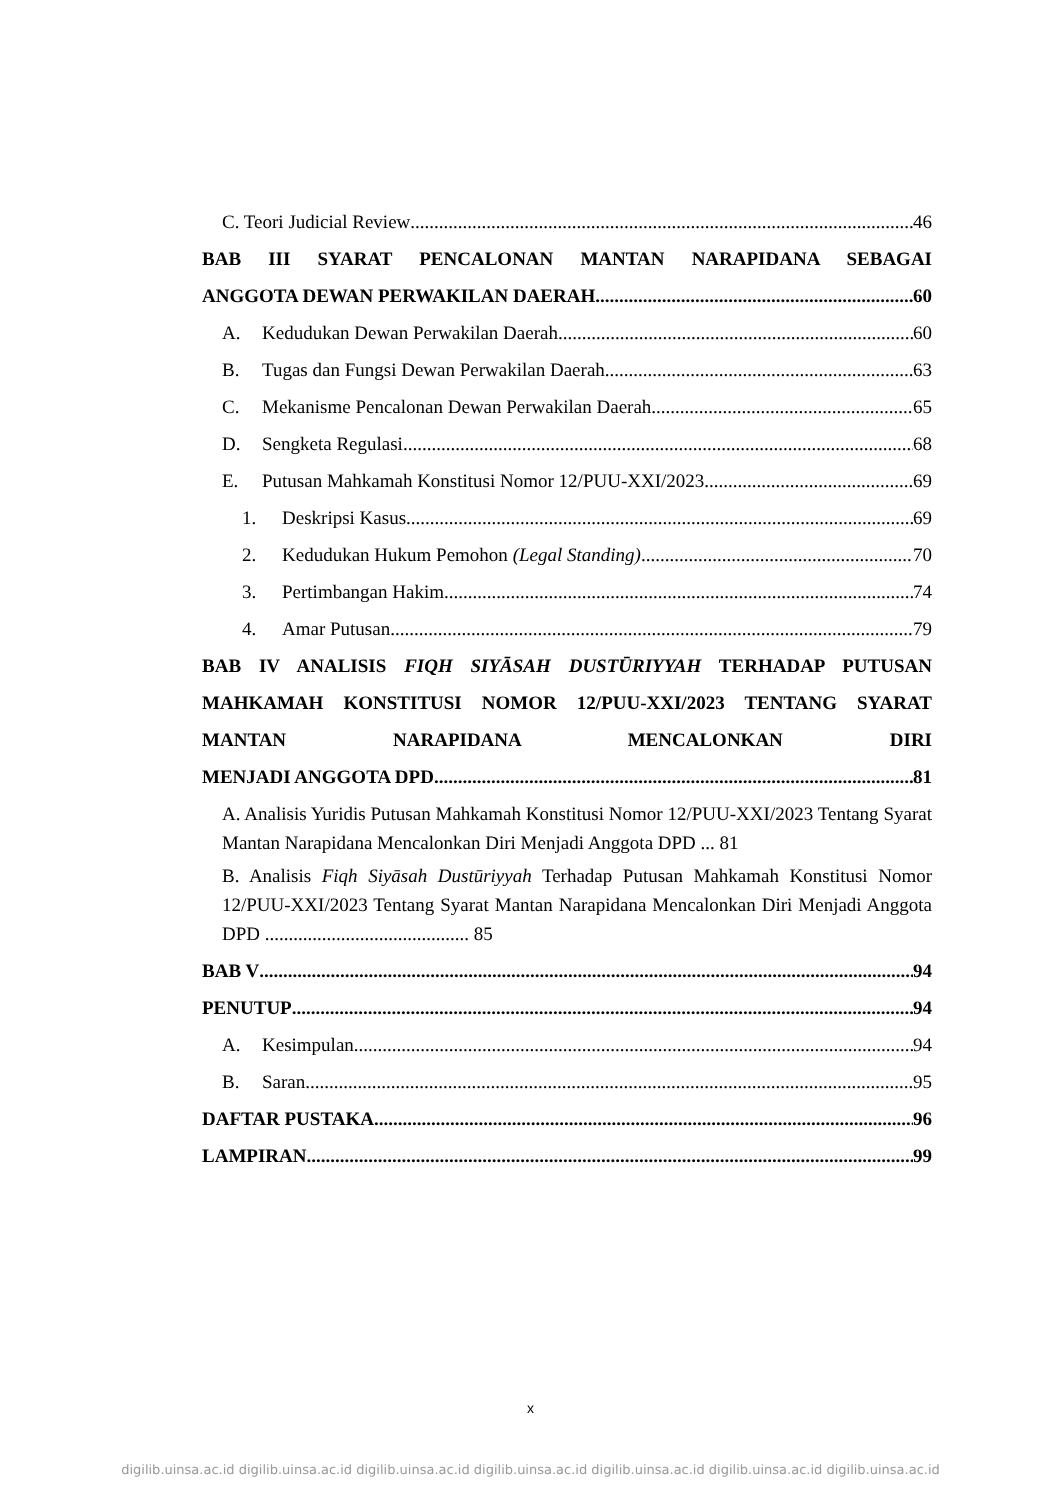C. Teori Judicial Review 46
BAB III SYARAT PENCALONAN MANTAN NARAPIDANA SEBAGAI
ANGGOTA DEWAN PERWAKILAN DAERAH 60
A. Kedudukan Dewan Perwakilan Daerah 60
B. Tugas dan Fungsi Dewan Perwakilan Daerah 63
C. Mekanisme Pencalonan Dewan Perwakilan Daerah 65
D. Sengketa Regulasi 68
E. Putusan Mahkamah Konstitusi Nomor 12/PUU-XXI/2023 69
1. Deskripsi Kasus 69
2. Kedudukan Hukum Pemohon (Legal Standing) 70
3. Pertimbangan Hakim 74
4. Amar Putusan 79
BAB IV ANALISIS FIQH SIYĀSAH DUSTŪRIYYAH TERHADAP PUTUSAN MAHKAMAH KONSTITUSI NOMOR 12/PUU-XXI/2023 TENTANG SYARAT MANTAN NARAPIDANA MENCALONKAN DIRI
MENJADI ANGGOTA DPD 81
A. Analisis Yuridis Putusan Mahkamah Konstitusi Nomor 12/PUU-XXI/2023 Tentang Syarat Mantan Narapidana Mencalonkan Diri Menjadi Anggota DPD ... 81
B. Analisis Fiqh Siyāsah Dustūriyyah Terhadap Putusan Mahkamah Konstitusi Nomor 12/PUU-XXI/2023 Tentang Syarat Mantan Narapidana Mencalonkan Diri Menjadi Anggota DPD ........................................... 85
BAB V 94
PENUTUP 94
A. Kesimpulan 94
B. Saran 95
DAFTAR PUSTAKA 96
LAMPIRAN 99
x
digilib.uinsa.ac.id digilib.uinsa.ac.id digilib.uinsa.ac.id digilib.uinsa.ac.id digilib.uinsa.ac.id digilib.uinsa.ac.id digilib.uinsa.ac.id